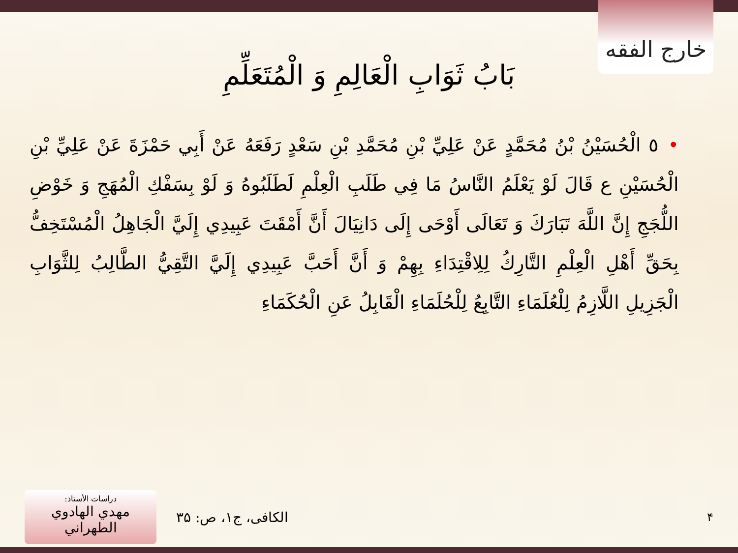خارج الفقه
بَابُ ثَوَابِ الْعَالِمِ وَ الْمُتَعَلِّمِ
•٥ الْحُسَيْنُ بْنُ مُحَمَّدٍ عَنْ عَلِيِّ بْنِ مُحَمَّدِ بْنِ سَعْدٍ رَفَعَهُ عَنْ أَبِي حَمْزَةَ عَنْ عَلِيِّ بْنِ الْحُسَيْنِ ع قَالَ لَوْ يَعْلَمُ النَّاسُ مَا فِي طَلَبِ الْعِلْمِ لَطَلَبُوهُ وَ لَوْ بِسَفْكِ الْمُهَجِ وَ خَوْضِ اللُّجَجِ إِنَّ اللَّهَ تَبَارَكَ وَ تَعَالَى أَوْحَى إِلَى دَانِيَالَ أَنَّ أَمْقَتَ عَبِيدِي إِلَيَّ الْجَاهِلُ الْمُسْتَخِفُّ بِحَقِّ أَهْلِ الْعِلْمِ التَّارِكُ لِلِاقْتِدَاءِ بِهِمْ وَ أَنَّ أَحَبَّ عَبِيدِي إِلَيَّ التَّقِيُّ الطَّالِبُ لِلثَّوَابِ الْجَزِيلِ اللَّازِمُ لِلْعُلَمَاءِ التَّابِعُ لِلْحُلَمَاءِ الْقَابِلُ عَنِ الْحُكَمَاءِ
دراسات الأستاذ:
مهدي الهادوي الطهراني
الکافی، ج۱، ص: ۳۵
۴